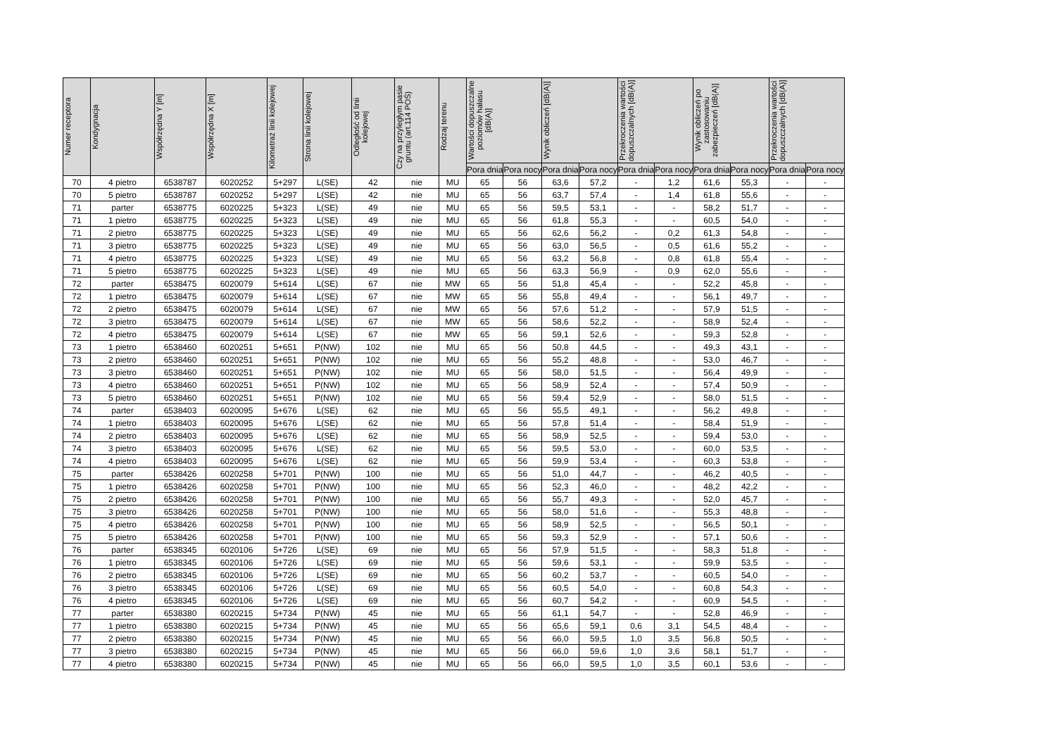| Numer receptora | Kondygnacja | Współrzędna Y [m] | Współrzędna X [m] | Kilometraż linii kolejowej | Strona linii kolejowej | Odległość od linii kolejowej | Czy na przyległym pasie gruntu (art.114 POŚ) | Rodzaj terenu | Wartości dopuszczalne poziomów hałasu [dB(A)] | | Wynik obliczeń [dB(A)] | | Przekroczenia wartości dopuszczalnych [dB(A)] | | Wynik obliczeń po zastosowaniu zabezpieczeń [dB(A)] | | Przekroczenia wartości dopuszczalnych [dB(A)] | |
| --- | --- | --- | --- | --- | --- | --- | --- | --- | --- | --- | --- | --- | --- | --- | --- | --- | --- | --- |
| | | | | | | | | | Pora dnia | Pora nocy | Pora dnia | Pora nocy | Pora dnia | Pora nocy | Pora dnia | Pora nocy | Pora dnia | Pora nocy |
| 70 | 4 pietro | 6538787 | 6020252 | 5+297 | L(SE) | 42 | nie | MU | 65 | 56 | 63,6 | 57,2 | - | 1,2 | 61,6 | 55,3 | - | - |
| 70 | 5 pietro | 6538787 | 6020252 | 5+297 | L(SE) | 42 | nie | MU | 65 | 56 | 63,7 | 57,4 | - | 1,4 | 61,8 | 55,6 | - | - |
| 71 | parter | 6538775 | 6020225 | 5+323 | L(SE) | 49 | nie | MU | 65 | 56 | 59,5 | 53,1 | - | - | 58,2 | 51,7 | - | - |
| 71 | 1 pietro | 6538775 | 6020225 | 5+323 | L(SE) | 49 | nie | MU | 65 | 56 | 61,8 | 55,3 | - | - | 60,5 | 54,0 | - | - |
| 71 | 2 pietro | 6538775 | 6020225 | 5+323 | L(SE) | 49 | nie | MU | 65 | 56 | 62,6 | 56,2 | - | 0,2 | 61,3 | 54,8 | - | - |
| 71 | 3 pietro | 6538775 | 6020225 | 5+323 | L(SE) | 49 | nie | MU | 65 | 56 | 63,0 | 56,5 | - | 0,5 | 61,6 | 55,2 | - | - |
| 71 | 4 pietro | 6538775 | 6020225 | 5+323 | L(SE) | 49 | nie | MU | 65 | 56 | 63,2 | 56,8 | - | 0,8 | 61,8 | 55,4 | - | - |
| 71 | 5 pietro | 6538775 | 6020225 | 5+323 | L(SE) | 49 | nie | MU | 65 | 56 | 63,3 | 56,9 | - | 0,9 | 62,0 | 55,6 | - | - |
| 72 | parter | 6538475 | 6020079 | 5+614 | L(SE) | 67 | nie | MW | 65 | 56 | 51,8 | 45,4 | - | - | 52,2 | 45,8 | - | - |
| 72 | 1 pietro | 6538475 | 6020079 | 5+614 | L(SE) | 67 | nie | MW | 65 | 56 | 55,8 | 49,4 | - | - | 56,1 | 49,7 | - | - |
| 72 | 2 pietro | 6538475 | 6020079 | 5+614 | L(SE) | 67 | nie | MW | 65 | 56 | 57,6 | 51,2 | - | - | 57,9 | 51,5 | - | - |
| 72 | 3 pietro | 6538475 | 6020079 | 5+614 | L(SE) | 67 | nie | MW | 65 | 56 | 58,6 | 52,2 | - | - | 58,9 | 52,4 | - | - |
| 72 | 4 pietro | 6538475 | 6020079 | 5+614 | L(SE) | 67 | nie | MW | 65 | 56 | 59,1 | 52,6 | - | - | 59,3 | 52,8 | - | - |
| 73 | 1 pietro | 6538460 | 6020251 | 5+651 | P(NW) | 102 | nie | MU | 65 | 56 | 50,8 | 44,5 | - | - | 49,3 | 43,1 | - | - |
| 73 | 2 pietro | 6538460 | 6020251 | 5+651 | P(NW) | 102 | nie | MU | 65 | 56 | 55,2 | 48,8 | - | - | 53,0 | 46,7 | - | - |
| 73 | 3 pietro | 6538460 | 6020251 | 5+651 | P(NW) | 102 | nie | MU | 65 | 56 | 58,0 | 51,5 | - | - | 56,4 | 49,9 | - | - |
| 73 | 4 pietro | 6538460 | 6020251 | 5+651 | P(NW) | 102 | nie | MU | 65 | 56 | 58,9 | 52,4 | - | - | 57,4 | 50,9 | - | - |
| 73 | 5 pietro | 6538460 | 6020251 | 5+651 | P(NW) | 102 | nie | MU | 65 | 56 | 59,4 | 52,9 | - | - | 58,0 | 51,5 | - | - |
| 74 | parter | 6538403 | 6020095 | 5+676 | L(SE) | 62 | nie | MU | 65 | 56 | 55,5 | 49,1 | - | - | 56,2 | 49,8 | - | - |
| 74 | 1 pietro | 6538403 | 6020095 | 5+676 | L(SE) | 62 | nie | MU | 65 | 56 | 57,8 | 51,4 | - | - | 58,4 | 51,9 | - | - |
| 74 | 2 pietro | 6538403 | 6020095 | 5+676 | L(SE) | 62 | nie | MU | 65 | 56 | 58,9 | 52,5 | - | - | 59,4 | 53,0 | - | - |
| 74 | 3 pietro | 6538403 | 6020095 | 5+676 | L(SE) | 62 | nie | MU | 65 | 56 | 59,5 | 53,0 | - | - | 60,0 | 53,5 | - | - |
| 74 | 4 pietro | 6538403 | 6020095 | 5+676 | L(SE) | 62 | nie | MU | 65 | 56 | 59,9 | 53,4 | - | - | 60,3 | 53,8 | - | - |
| 75 | parter | 6538426 | 6020258 | 5+701 | P(NW) | 100 | nie | MU | 65 | 56 | 51,0 | 44,7 | - | - | 46,2 | 40,5 | - | - |
| 75 | 1 pietro | 6538426 | 6020258 | 5+701 | P(NW) | 100 | nie | MU | 65 | 56 | 52,3 | 46,0 | - | - | 48,2 | 42,2 | - | - |
| 75 | 2 pietro | 6538426 | 6020258 | 5+701 | P(NW) | 100 | nie | MU | 65 | 56 | 55,7 | 49,3 | - | - | 52,0 | 45,7 | - | - |
| 75 | 3 pietro | 6538426 | 6020258 | 5+701 | P(NW) | 100 | nie | MU | 65 | 56 | 58,0 | 51,6 | - | - | 55,3 | 48,8 | - | - |
| 75 | 4 pietro | 6538426 | 6020258 | 5+701 | P(NW) | 100 | nie | MU | 65 | 56 | 58,9 | 52,5 | - | - | 56,5 | 50,1 | - | - |
| 75 | 5 pietro | 6538426 | 6020258 | 5+701 | P(NW) | 100 | nie | MU | 65 | 56 | 59,3 | 52,9 | - | - | 57,1 | 50,6 | - | - |
| 76 | parter | 6538345 | 6020106 | 5+726 | L(SE) | 69 | nie | MU | 65 | 56 | 57,9 | 51,5 | - | - | 58,3 | 51,8 | - | - |
| 76 | 1 pietro | 6538345 | 6020106 | 5+726 | L(SE) | 69 | nie | MU | 65 | 56 | 59,6 | 53,1 | - | - | 59,9 | 53,5 | - | - |
| 76 | 2 pietro | 6538345 | 6020106 | 5+726 | L(SE) | 69 | nie | MU | 65 | 56 | 60,2 | 53,7 | - | - | 60,5 | 54,0 | - | - |
| 76 | 3 pietro | 6538345 | 6020106 | 5+726 | L(SE) | 69 | nie | MU | 65 | 56 | 60,5 | 54,0 | - | - | 60,8 | 54,3 | - | - |
| 76 | 4 pietro | 6538345 | 6020106 | 5+726 | L(SE) | 69 | nie | MU | 65 | 56 | 60,7 | 54,2 | - | - | 60,9 | 54,5 | - | - |
| 77 | parter | 6538380 | 6020215 | 5+734 | P(NW) | 45 | nie | MU | 65 | 56 | 61,1 | 54,7 | - | - | 52,8 | 46,9 | - | - |
| 77 | 1 pietro | 6538380 | 6020215 | 5+734 | P(NW) | 45 | nie | MU | 65 | 56 | 65,6 | 59,1 | 0,6 | 3,1 | 54,5 | 48,4 | - | - |
| 77 | 2 pietro | 6538380 | 6020215 | 5+734 | P(NW) | 45 | nie | MU | 65 | 56 | 66,0 | 59,5 | 1,0 | 3,5 | 56,8 | 50,5 | - | - |
| 77 | 3 pietro | 6538380 | 6020215 | 5+734 | P(NW) | 45 | nie | MU | 65 | 56 | 66,0 | 59,6 | 1,0 | 3,6 | 58,1 | 51,7 | - | - |
| 77 | 4 pietro | 6538380 | 6020215 | 5+734 | P(NW) | 45 | nie | MU | 65 | 56 | 66,0 | 59,5 | 1,0 | 3,5 | 60,1 | 53,6 | - | - |